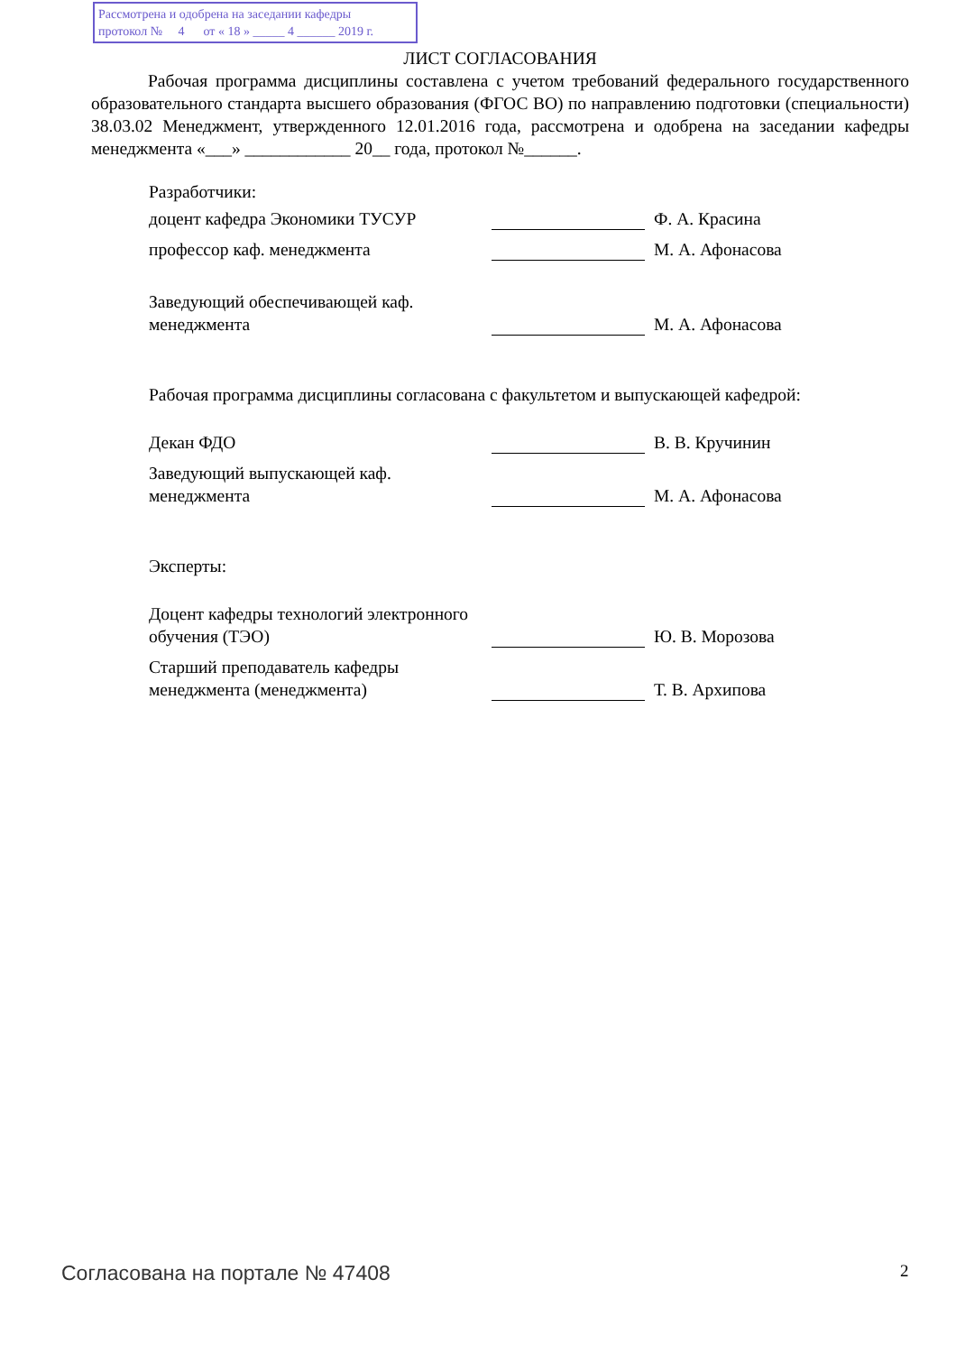Рассмотрена и одобрена на заседании кафедры
протокол № 4 от « 18 » _____ 4 ______ 2019 г.
ЛИСТ СОГЛАСОВАНИЯ
Рабочая программа дисциплины составлена с учетом требований федерального государственного образовательного стандарта высшего образования (ФГОС ВО) по направлению подготовки (специальности) 38.03.02 Менеджмент, утвержденного 12.01.2016 года, рассмотрена и одобрена на заседании кафедры менеджмента «___» ____________ 20__ года, протокол №______.
Разработчики:
доцент кафедра Экономики ТУСУР
Ф. А. Красина
профессор каф. менеджмента
М. А. Афонасова
Заведующий обеспечивающей каф. менеджмента
М. А. Афонасова
Рабочая программа дисциплины согласована с факультетом и выпускающей кафедрой:
Декан ФДО
В. В. Кручинин
Заведующий выпускающей каф. менеджмента
М. А. Афонасова
Эксперты:
Доцент кафедры технологий электронного обучения (ТЭО)
Ю. В. Морозова
Старший преподаватель кафедры менеджмента (менеджмента)
Т. В. Архипова
Согласована на портале № 47408 2